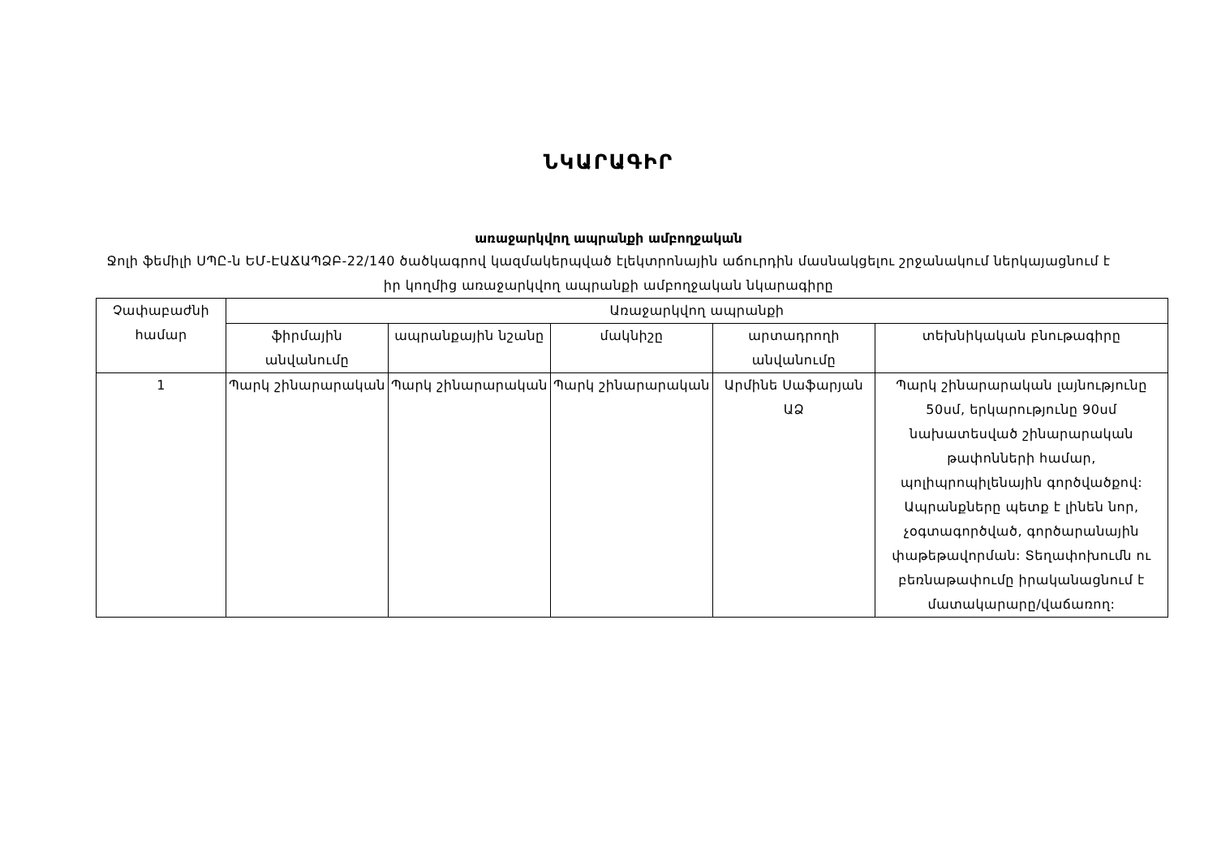ՆԿԱՐԱԳԻՐ
առաջարկվող ապրանքի ամբողջական
Ջոլի ֆեմիլի ՍՊԸ-ն ԵՄ-ԷԱՃԱՊՁԲ-22/140 ծածկագրով կազմակերպված էլեկտրոնային աճուրդին մասնակցելու շրջանակում ներկայացնում է իր կողմից առաջարկվող ապրանքի ամբողջական նկարագիրը
| Չափաբաժնի համար | Առաջարկվող ապրանքի | | | | |
| --- | --- | --- | --- | --- | --- |
| | ֆիրմային անվանումը | ապրանքային նշանը | մակնիշը | արտադրողի անվանումը | տեխնիկական բնութագիրը |
| 1 | Պարկ շինարարական | Պարկ շինարարական | Պարկ շինարարական | Արմինե Սաֆարյան ԱՁ | Պարկ շինարարական լայնությունը 50սմ, երկարությունը 90սմ նախատեսված շինարարական թափոնների համար, պոլիպրոպիլենային գործվածքով: Ապրանքները պետք է լինեն նոր, չօգտագործված, գործարանային փաթեթավորման: Տեղափոխումն ու բեռնաթափումը իրականացնում է մատակարարը/վաճառող: |